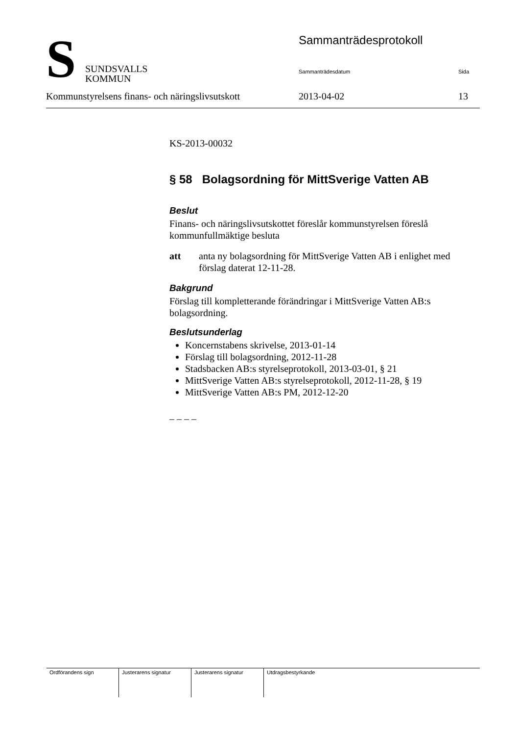S
SUNDSVALLS
KOMMUN
Sammanträdesprotokoll
Sammanträdesdatum Sida
Kommunstyrelsens finans- och näringslivsutskott 2013-04-02 13
KS-2013-00032
§ 58 Bolagsordning för MittSverige Vatten AB
Beslut
Finans- och näringslivsutskottet föreslår kommunstyrelsen föreslå kommunfullmäktige besluta
att anta ny bolagsordning för MittSverige Vatten AB i enlighet med förslag daterat 12-11-28.
Bakgrund
Förslag till kompletterande förändringar i MittSverige Vatten AB:s bolagsordning.
Beslutsunderlag
Koncernstabens skrivelse, 2013-01-14
Förslag till bolagsordning, 2012-11-28
Stadsbacken AB:s styrelseprotokoll, 2013-03-01, § 21
MittSverige Vatten AB:s styrelseprotokoll, 2012-11-28, § 19
MittSverige Vatten AB:s PM, 2012-12-20
– – – –
| Ordförandens sign | Justerarens signatur | Justerarens signatur | Utdragsbestyrkande |